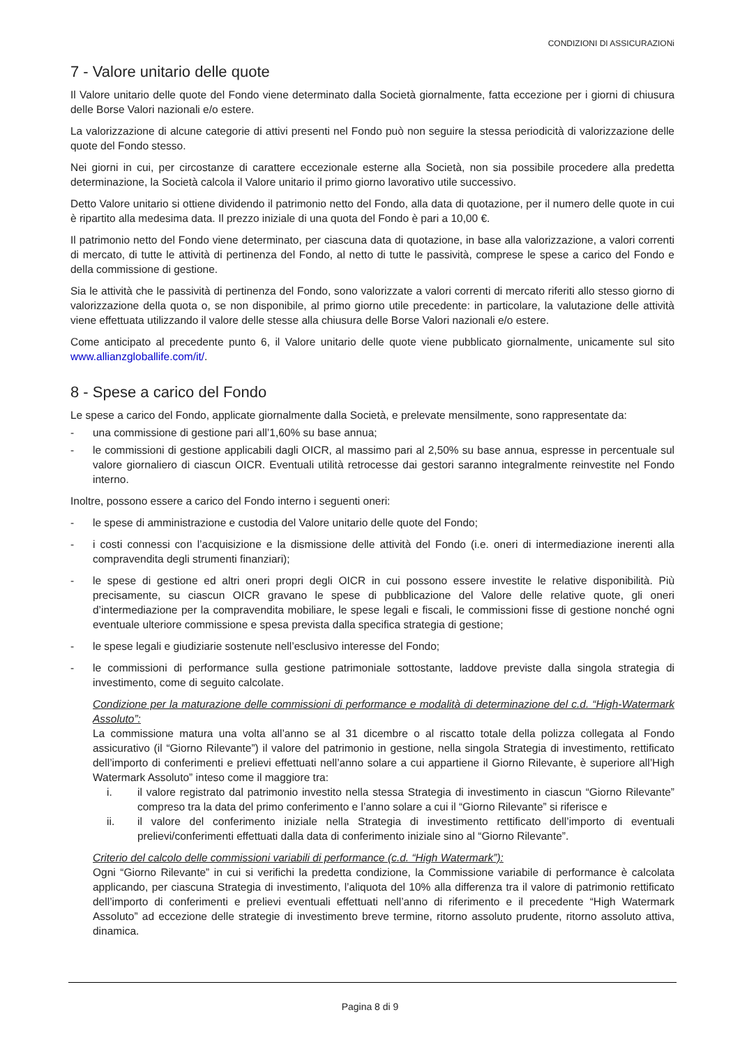CONDIZIONI DI ASSICURAZIONi
7 - Valore unitario delle quote
Il Valore unitario delle quote del Fondo viene determinato dalla Società giornalmente, fatta eccezione per i giorni di chiusura delle Borse Valori nazionali e/o estere.
La valorizzazione di alcune categorie di attivi presenti nel Fondo può non seguire la stessa periodicità di valorizzazione delle quote del Fondo stesso.
Nei giorni in cui, per circostanze di carattere eccezionale esterne alla Società, non sia possibile procedere alla predetta determinazione, la Società calcola il Valore unitario il primo giorno lavorativo utile successivo.
Detto Valore unitario si ottiene dividendo il patrimonio netto del Fondo, alla data di quotazione, per il numero delle quote in cui è ripartito alla medesima data. Il prezzo iniziale di una quota del Fondo è pari a 10,00 €.
Il patrimonio netto del Fondo viene determinato, per ciascuna data di quotazione, in base alla valorizzazione, a valori correnti di mercato, di tutte le attività di pertinenza del Fondo, al netto di tutte le passività, comprese le spese a carico del Fondo e della commissione di gestione.
Sia le attività che le passività di pertinenza del Fondo, sono valorizzate a valori correnti di mercato riferiti allo stesso giorno di valorizzazione della quota o, se non disponibile, al primo giorno utile precedente: in particolare, la valutazione delle attività viene effettuata utilizzando il valore delle stesse alla chiusura delle Borse Valori nazionali e/o estere.
Come anticipato al precedente punto 6, il Valore unitario delle quote viene pubblicato giornalmente, unicamente sul sito www.allianzgloballife.com/it/.
8 - Spese a carico del Fondo
Le spese a carico del Fondo, applicate giornalmente dalla Società, e prelevate mensilmente, sono rappresentate da:
- una commissione di gestione pari all’1,60% su base annua;
- le commissioni di gestione applicabili dagli OICR, al massimo pari al 2,50% su base annua, espresse in percentuale sul valore giornaliero di ciascun OICR. Eventuali utilità retrocesse dai gestori saranno integralmente reinvestite nel Fondo interno.
Inoltre, possono essere a carico del Fondo interno i seguenti oneri:
- le spese di amministrazione e custodia del Valore unitario delle quote del Fondo;
- i costi connessi con l’acquisizione e la dismissione delle attività del Fondo (i.e. oneri di intermediazione inerenti alla compravendita degli strumenti finanziari);
- le spese di gestione ed altri oneri propri degli OICR in cui possono essere investite le relative disponibilità. Più precisamente, su ciascun OICR gravano le spese di pubblicazione del Valore delle relative quote, gli oneri d’intermediazione per la compravendita mobiliare, le spese legali e fiscali, le commissioni fisse di gestione nonché ogni eventuale ulteriore commissione e spesa prevista dalla specifica strategia di gestione;
- le spese legali e giudiziarie sostenute nell’esclusivo interesse del Fondo;
- le commissioni di performance sulla gestione patrimoniale sottostante, laddove previste dalla singola strategia di investimento, come di seguito calcolate.
Condizione per la maturazione delle commissioni di performance e modalità di determinazione del c.d. “High-Watermark Assoluto”:
La commissione matura una volta all’anno se al 31 dicembre o al riscatto totale della polizza collegata al Fondo assicurativo (il “Giorno Rilevante”) il valore del patrimonio in gestione, nella singola Strategia di investimento, rettificato dell’importo di conferimenti e prelievi effettuati nell’anno solare a cui appartiene il Giorno Rilevante, è superiore all’High Watermark Assoluto” inteso come il maggiore tra:
i. il valore registrato dal patrimonio investito nella stessa Strategia di investimento in ciascun “Giorno Rilevante” compreso tra la data del primo conferimento e l’anno solare a cui il “Giorno Rilevante” si riferisce e
ii. il valore del conferimento iniziale nella Strategia di investimento rettificato dell’importo di eventuali prelievi/conferimenti effettuati dalla data di conferimento iniziale sino al “Giorno Rilevante”.
Criterio del calcolo delle commissioni variabili di performance (c.d. “High Watermark”):
Ogni “Giorno Rilevante” in cui si verifichi la predetta condizione, la Commissione variabile di performance è calcolata applicando, per ciascuna Strategia di investimento, l’aliquota del 10% alla differenza tra il valore di patrimonio rettificato dell’importo di conferimenti e prelievi eventuali effettuati nell’anno di riferimento e il precedente “High Watermark Assoluto” ad eccezione delle strategie di investimento breve termine, ritorno assoluto prudente, ritorno assoluto attiva, dinamica.
Pagina 8 di 9